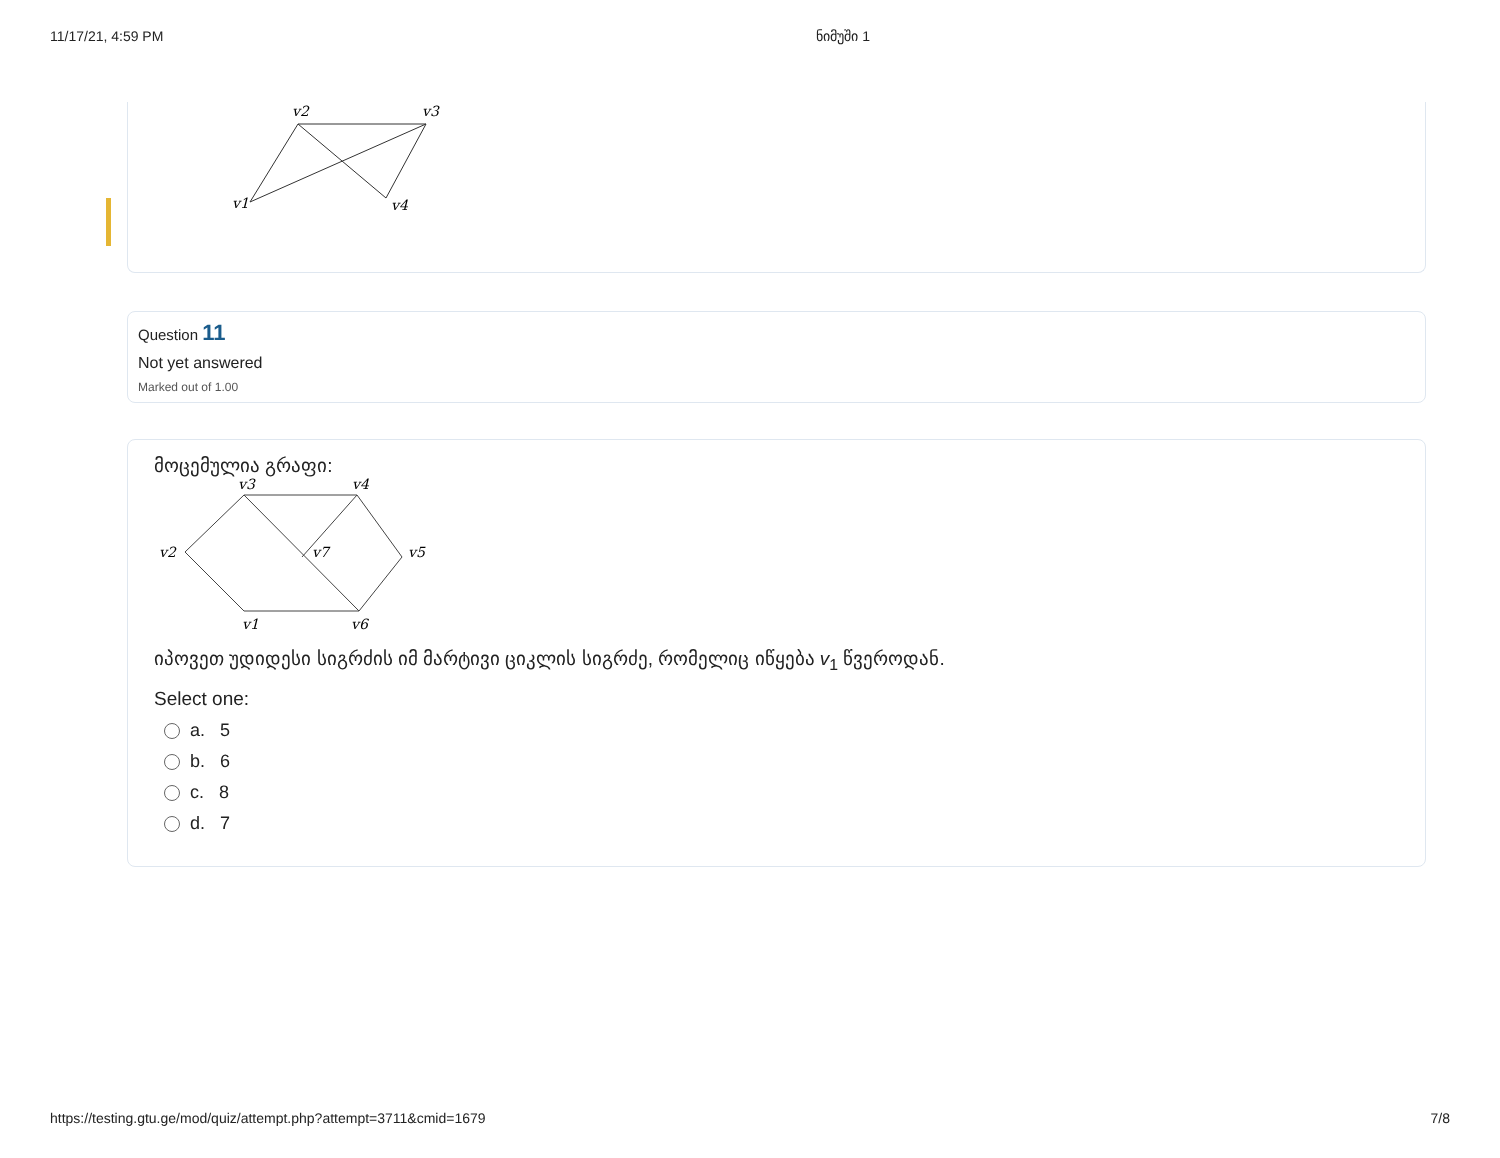11/17/21, 4:59 PM ნიმუში 1
v2
v3
v1
v4
Question 11
Not yet answered
Marked out of 1.00
მოცემულია გრაფი:
v3
v4
v2
v7
v5
v1
v6
იპოვეთ უდიდესი სიგრძის იმ მარტივი ციკლის სიგრძე, რომელიც იწყება v<sub>1</sub> წვეროდან.
Select one:
a. 5
b. 6
c. 8
d. 7
https://testing.gtu.ge/mod/quiz/attempt.php?attempt=3711&cmid=1679 7/8